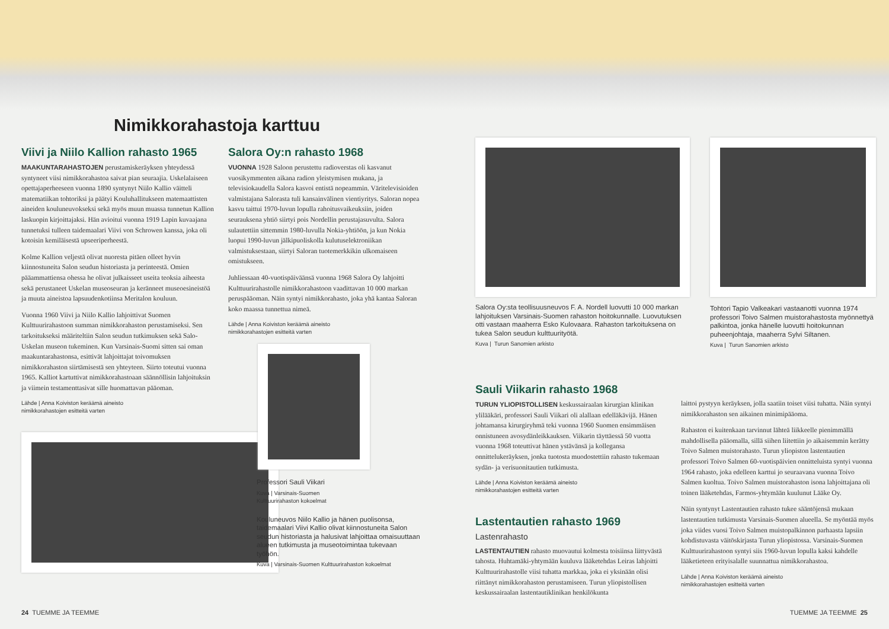Nimikkorahastoja karttuu
Viivi ja Niilo Kallion rahasto 1965
MAAKUNTARAHASTOJEN perustamiskeräyksen yhteydessä syntyneet viisi nimikkorahastoa saivat pian seuraajia. Uskelalaiseen opettajaperheeseen vuonna 1890 syntynyt Niilo Kallio väitteli matematiikan tohtoriksi ja päätyi Kouluhallitukseen matemaattisten aineiden kouluneuvokseksi sekä myös muun muassa tunnetun Kallion laskuopin kirjoittajaksi. Hän avioitui vuonna 1919 Lapin kuvaajana tunnetuksi tulleen taidemaalari Viivi von Schrowen kanssa, joka oli kotoisin kemiläisestä upseeriperheestä.
Kolme Kallion veljestä olivat nuoresta pitäen olleet hyvin kiinnostuneita Salon seudun historiasta ja perinteestä. Omien pääammattiensa ohessa he olivat julkaisseet useita teoksia aiheesta sekä perustaneet Uskelan museoseuran ja keränneet museoesineistöä ja muuta aineistoa lapsuudenkotiinsa Meritalon kouluun.
Vuonna 1960 Viivi ja Niilo Kallio lahjoittivat Suomen Kulttuurirahastoon summan nimikkorahaston perustamiseksi. Sen tarkoitukseksi määriteltiin Salon seudun tutkimuksen sekä Salo-Uskelan museon tukeminen. Kun Varsinais-Suomi sitten sai oman maakuntarahastonsa, esittivät lahjoittajat toivomuksen nimikkorahaston siirtämisestä sen yhteyteen. Siirto toteutui vuonna 1965. Kalliot kartuttivat nimikkorahastoaan säännöllisin lahjoituksin ja viimein testamenttasivat sille huomattavan pääoman.
Lähde | Anna Koiviston keräämä aineisto
nimikkorahastojen esitteitä varten
Salora Oy:n rahasto 1968
VUONNA 1928 Saloon perustettu radioverstas oli kasvanut vuosikymmenten aikana radion yleistymisen mukana, ja televisiokaudella Salora kasvoi entistä nopeammin. Väritelevisioiden valmistajana Salorasta tuli kansainvälinen vientiyritys. Saloran nopea kasvu taittui 1970-luvun lopulla rahoitusvaikeuksiin, joiden seurauksena yhtiö siirtyi pois Nordellin perustajasuvulta. Salora sulautettiin sittemmin 1980-luvulla Nokia-yhtiöön, ja kun Nokia luopui 1990-luvun jälkipuoliskolla kulutuselektroniikan valmistuksestaan, siirtyi Saloran tuotemerkkikin ulkomaiseen omistukseen.
Juhliessaan 40-vuotispäiväänsä vuonna 1968 Salora Oy lahjoitti Kulttuurirahastolle nimikkorahastoon vaadittavan 10 000 markan peruspääoman. Näin syntyi nimikkorahasto, joka yhä kantaa Saloran koko maassa tunnettua nimeä.
Lähde | Anna Koiviston keräämä aineisto
nimikkorahastojen esitteitä varten
Professori Sauli Viikari
Kuva | Varsinais-Suomen
Kulttuurirahaston kokoelmat
Kouluneuvos Niilo Kallio ja hänen puolisonsa, taidemaalari Viivi Kallio olivat kiinnostuneita Salon seudun historiasta ja halusivat lahjoittaa omaisuuttaan alueen tutkimusta ja museotoimintaa tukevaan työhön.
Kuva | Varsinais-Suomen Kulttuurirahaston kokoelmat
24 TUEMME JA TEEMME
Salora Oy:sta teollisuusneuvos F. A. Nordell luovutti 10 000 markan lahjoituksen Varsinais-Suomen rahaston hoitokunnalle. Luovutuksen otti vastaan maaherra Esko Kulovaara. Rahaston tarkoituksena on tukea Salon seudun kulttuurityötä.
Kuva | Turun Sanomien arkisto
Tohtori Tapio Valkeakari vastaanotti vuonna 1974 professori Toivo Salmen muistorahastosta myönnettyä palkintoa, jonka hänelle luovutti hoitokunnan puheenjohtaja, maaherra Sylvi Siltanen.
Kuva | Turun Sanomien arkisto
Sauli Viikarin rahasto 1968
TURUN YLIOPISTOLLISEN keskussairaalan kirurgian klinikan ylilääkäri, professori Sauli Viikari oli alallaan edelläkävijä. Hänen johtamansa kirurgiryhmä teki vuonna 1960 Suomen ensimmäisen onnistuneen avosydänleikkauksen. Viikarin täyttäessä 50 vuotta vuonna 1968 toteuttivat hänen ystävänsä ja kollegansa onnittelukeräyksen, jonka tuotosta muodostettiin rahasto tukemaan sydän- ja verisuonitautien tutkimusta.
Lähde | Anna Koiviston keräämä aineisto
nimikkorahastojen esitteitä varten
Lastentautien rahasto 1969
Lastenrahasto
LASTENTAUTIEN rahasto muovautui kolmesta toisiinsa liittyvästä tahosta. Huhtamäki-yhtymään kuuluva lääketehdas Leiras lahjoitti Kulttuurirahastolle viisi tuhatta markkaa, joka ei yksinään olisi riittänyt nimikkorahaston perustamiseen. Turun yliopistollisen keskussairaalan lastentautiklinikan henkilökunta
laittoi pystyyn keräyksen, jolla saatiin toiset viisi tuhatta. Näin syntyi nimikkorahaston sen aikainen minimipääoma.
Rahaston ei kuitenkaan tarvinnut lähteä liikkeelle pienimmällä mahdollisella pääomalla, sillä siihen liitettiin jo aikaisemmin kerätty Toivo Salmen muistorahasto. Turun yliopiston lastentautien professori Toivo Salmen 60-vuotispäivien onnitteluista syntyi vuonna 1964 rahasto, joka edelleen karttui jo seuraavana vuonna Toivo Salmen kuoltua. Toivo Salmen muistorahaston isona lahjoittajana oli toinen lääketehdas, Farmos-yhtymään kuulunut Lääke Oy.
Näin syntynyt Lastentautien rahasto tukee sääntöjensä mukaan lastentautien tutkimusta Varsinais-Suomen alueella. Se myöntää myös joka viides vuosi Toivo Salmen muistopalkinnon parhaasta lapsiin kohdistuvasta väitöskirjasta Turun yliopistossa. Varsinais-Suomen Kulttuurirahastoon syntyi siis 1960-luvun lopulla kaksi kahdelle lääketieteen erityisalalle suunnattua nimikkorahastoa.
Lähde | Anna Koiviston keräämä aineisto
nimikkorahastojen esitteitä varten
TUEMME JA TEEMME 25